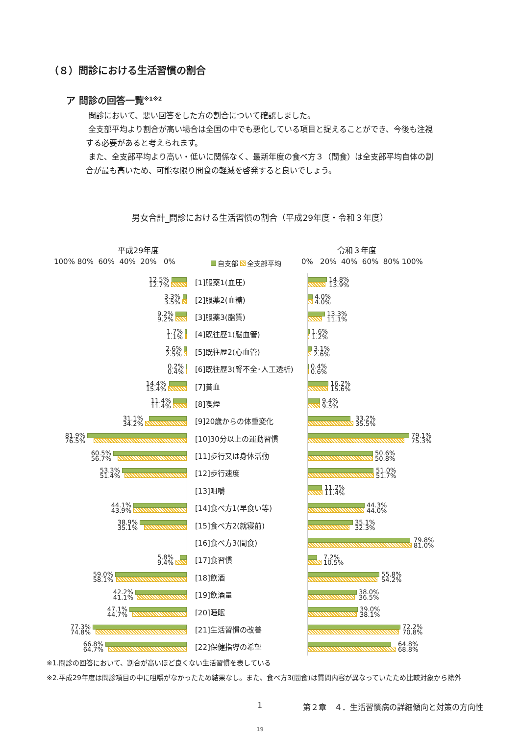（８）問診における生活習慣の割合
ア 問診の回答一覧<sup>※1※2</sup>
問診において、悪い回答をした方の割合について確認しました。
全支部平均より割合が高い場合は全国の中でも悪化している項目と捉えることができ、今後も注視する必要があると考えられます。
また、全支部平均より高い・低いに関係なく、最新年度の食べ方３（間食）は全支部平均自体の割合が最も高いため、可能な限り間食の軽減を啓発すると良いでしょう。
男女合計_問診における生活習慣の割合（平成29年度・令和３年度）
平成29年度 令和３年度
100% 80% 60% 40% 20% 0% 自支部 全支部平均 0% 20% 40% 60% 80% 100%
12.5%
12.7%
[1]服薬1(血圧)
14.8%
13.9%
3.3%
3.5%
[2]服薬2(血糖)
4.0%
4.0%
9.2%
9.2%
[3]服薬3(脂質)
13.3%
11.1%
1.7%
1.1%
[4]既往歴1(脳血管)
1.6%
1.2%
2.6%
2.5%
[5]既往歴2(心血管)
3.1%
2.6%
0.2%
0.4%
[6]既往歴3(腎不全･人工透析)
0.4%
0.6%
14.4%
15.4%
[7]貧血
16.2%
15.6%
11.4%
11.4%
[8]喫煙
9.4%
9.5%
31.1%
34.2%
[9]20歳からの体重変化
33.2%
35.5%
81.9%
76.5%
[10]30分以上の運動習慣
79.1%
75.3%
60.5%
56.7%
[11]歩行又は身体活動
50.6%
50.8%
53.3%
51.4%
[12]歩行速度
51.0%
51.7%
[13]咀嚼
11.2%
11.4%
44.1%
43.9%
[14]食べ方1(早食い等)
44.3%
44.0%
38.9%
35.1%
[15]食べ方2(就寝前)
35.1%
32.3%
[16]食べ方3(間食)
79.8%
81.0%
5.8%
9.4%
[17]食習慣
7.2%
10.5%
59.0%
58.1%
[18]飲酒
55.8%
54.2%
42.2%
41.1%
[19]飲酒量
38.0%
36.5%
47.1%
44.7%
[20]睡眠
39.0%
38.1%
77.3%
74.8%
[21]生活習慣の改善
72.2%
70.8%
66.8%
64.7%
[22]保健指導の希望
64.8%
68.8%
※1.問診の回答において、割合が高いほど良くない生活習慣を表している
※2.平成29年度は問診項目の中に咀嚼がなかったため結果なし。また、食べ方3(間食)は質問内容が異なっていたため比較対象から除外
1 第２章　４．生活習慣病の詳細傾向と対策の方向性
19